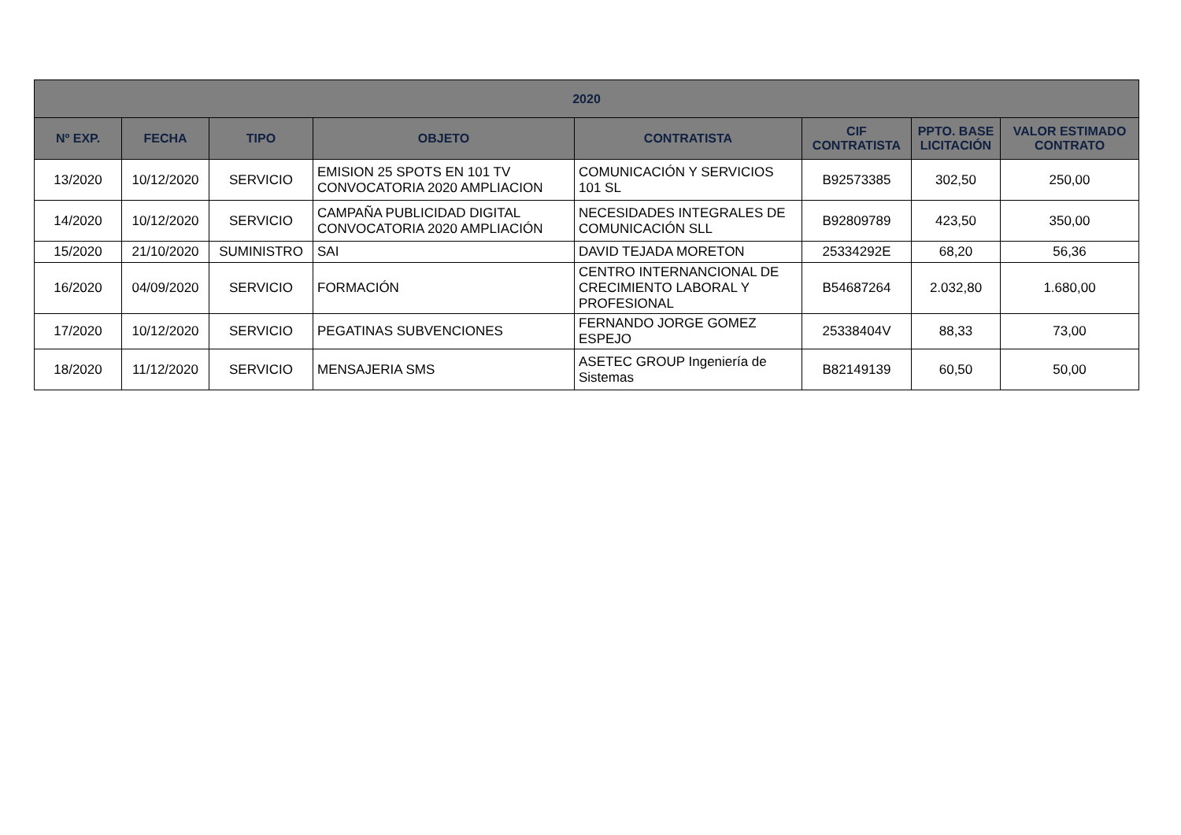| 2020 | | | | | | | |
| --- | --- | --- | --- | --- | --- | --- | --- |
| Nº EXP. | FECHA | TIPO | OBJETO | CONTRATISTA | CIF CONTRATISTA | PPTO. BASE LICITACIÓN | VALOR ESTIMADO CONTRATO |
| 13/2020 | 10/12/2020 | SERVICIO | EMISION 25 SPOTS EN 101 TV CONVOCATORIA 2020 AMPLIACION | COMUNICACIÓN Y SERVICIOS 101 SL | B92573385 | 302,50 | 250,00 |
| 14/2020 | 10/12/2020 | SERVICIO | CAMPAÑA PUBLICIDAD DIGITAL CONVOCATORIA 2020 AMPLIACIÓN | NECESIDADES INTEGRALES DE COMUNICACIÓN SLL | B92809789 | 423,50 | 350,00 |
| 15/2020 | 21/10/2020 | SUMINISTRO | SAI | DAVID TEJADA MORETON | 25334292E | 68,20 | 56,36 |
| 16/2020 | 04/09/2020 | SERVICIO | FORMACIÓN | CENTRO INTERNANCIONAL DE CRECIMIENTO LABORAL Y PROFESIONAL | B54687264 | 2.032,80 | 1.680,00 |
| 17/2020 | 10/12/2020 | SERVICIO | PEGATINAS SUBVENCIONES | FERNANDO JORGE GOMEZ ESPEJO | 25338404V | 88,33 | 73,00 |
| 18/2020 | 11/12/2020 | SERVICIO | MENSAJERIA SMS | ASETEC GROUP Ingeniería de Sistemas | B82149139 | 60,50 | 50,00 |